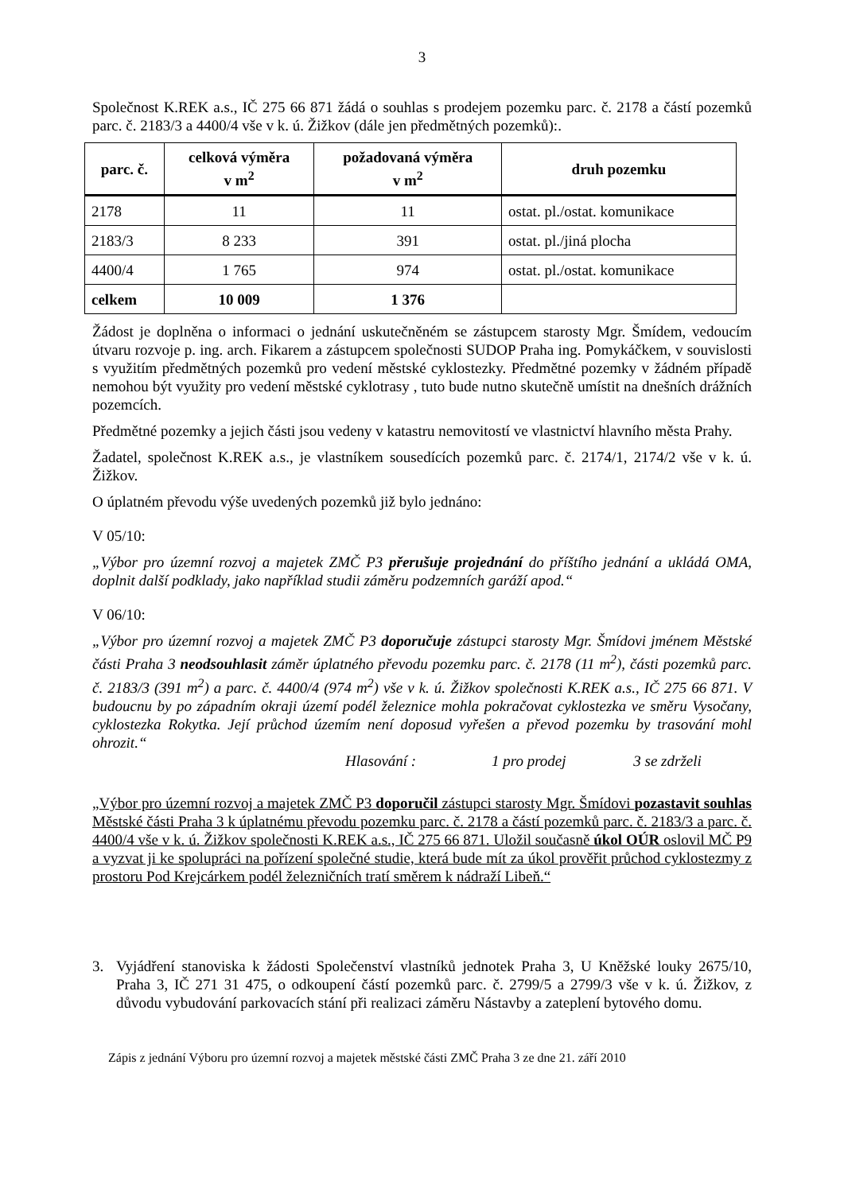3
Společnost K.REK a.s., IČ 275 66 871 žádá o souhlas s prodejem pozemku parc. č. 2178 a částí pozemků parc. č. 2183/3 a 4400/4 vše v k. ú. Žižkov (dále jen předmětných pozemků):.
| parc. č. | celková výměra v m<sup>2</sup> | požadovaná výměra v m<sup>2</sup> | druh pozemku |
| --- | --- | --- | --- |
| 2178 | 11 | 11 | ostat. pl./ostat. komunikace |
| 2183/3 | 8 233 | 391 | ostat. pl./jiná plocha |
| 4400/4 | 1 765 | 974 | ostat. pl./ostat. komunikace |
| celkem | 10 009 | 1 376 | |
Žádost je doplněna o informaci o jednání uskutečněném se zástupcem starosty Mgr. Šmídem, vedoucím útvaru rozvoje p. ing. arch. Fikarem a zástupcem společnosti SUDOP Praha ing. Pomykáčkem, v souvislosti s využitím předmětných pozemků pro vedení městské cyklostezky. Předmětné pozemky v žádném případě nemohou být využity pro vedení městské cyklotrasy , tuto bude nutno skutečně umístit na dnešních drážních pozemcích.
Předmětné pozemky a jejich části jsou vedeny v katastru nemovitostí ve vlastnictví hlavního města Prahy.
Žadatel, společnost K.REK a.s., je vlastníkem sousedících pozemků parc. č. 2174/1, 2174/2 vše v k. ú. Žižkov.
O úplatném převodu výše uvedených pozemků již bylo jednáno:
V 05/10:
„Výbor pro územní rozvoj a majetek ZMČ P3 přerušuje projednání do příštího jednání a ukládá OMA, doplnit další podklady, jako například studii záměru podzemních garáží apod.“
V 06/10:
„Výbor pro územní rozvoj a majetek ZMČ P3 doporučuje zástupci starosty Mgr. Šmídovi jménem Městské části Praha 3 neodsouhlasit záměr úplatného převodu pozemku parc. č. 2178 (11 m<sup>2</sup>), části pozemků parc. č. 2183/3 (391 m<sup>2</sup>) a parc. č. 4400/4 (974 m<sup>2</sup>) vše v k. ú. Žižkov společnosti K.REK a.s., IČ 275 66 871. V budoucnu by po západním okraji území podél železnice mohla pokračovat cyklostezka ve směru Vysočany, cyklostezka Rokytka. Její průchod územím není doposud vyřešen a převod pozemku by trasování mohl ohrozit.“
Hlasování : 1 pro prodej 3 se zdrželi
„Výbor pro územní rozvoj a majetek ZMČ P3 doporučil zástupci starosty Mgr. Šmídovi pozastavit souhlas Městské části Praha 3 k úplatnému převodu pozemku parc. č. 2178 a částí pozemků parc. č. 2183/3 a parc. č. 4400/4 vše v k. ú. Žižkov společnosti K.REK a.s., IČ 275 66 871. Uložil současně úkol OÚR oslovil MČ P9 a vyzvat ji ke spolupráci na pořízení společné studie, která bude mít za úkol prověřit průchod cyklostezmy z prostoru Pod Krejcárkem podél železničních tratí směrem k nádraží Libeň.“
3. Vyjádření stanoviska k žádosti Společenství vlastníků jednotek Praha 3, U Kněžské louky 2675/10, Praha 3, IČ 271 31 475, o odkoupení částí pozemků parc. č. 2799/5 a 2799/3 vše v k. ú. Žižkov, z důvodu vybudování parkovacích stání při realizaci záměru Nástavby a zateplení bytového domu.
Zápis z jednání Výboru pro územní rozvoj a majetek městské části ZMČ Praha 3 ze dne 21. září 2010